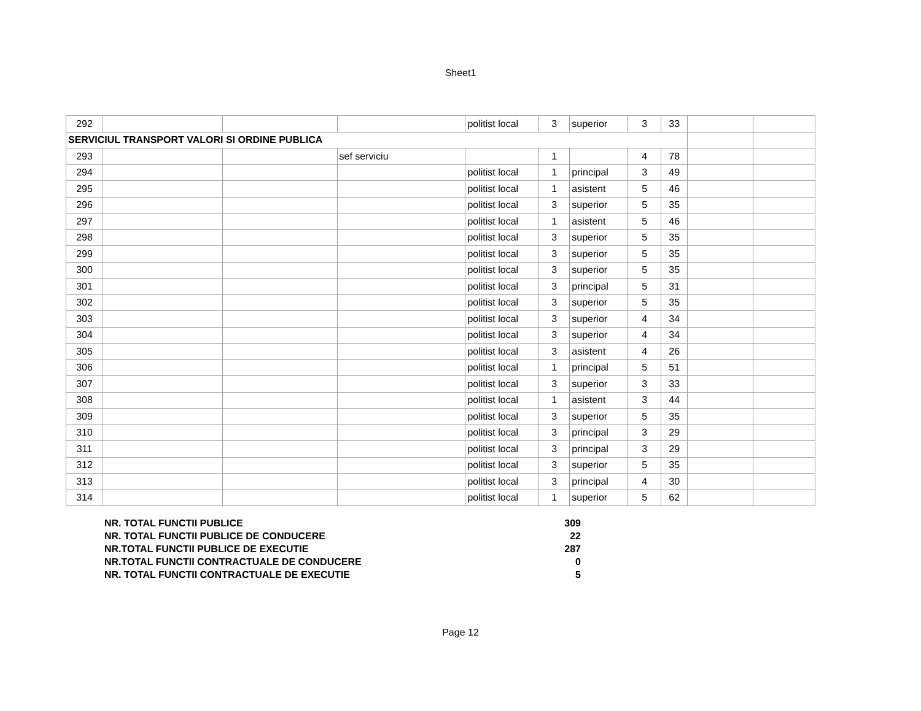Sheet1
| 292 | | | | politist local | 3 | superior | 3 | 33 | | |
| SERVICIUL TRANSPORT VALORI SI ORDINE PUBLICA | | | | | | | | | | |
| 293 | | | sef serviciu | | 1 | | 4 | 78 | | |
| 294 | | | | politist local | 1 | principal | 3 | 49 | | |
| 295 | | | | politist local | 1 | asistent | 5 | 46 | | |
| 296 | | | | politist local | 3 | superior | 5 | 35 | | |
| 297 | | | | politist local | 1 | asistent | 5 | 46 | | |
| 298 | | | | politist local | 3 | superior | 5 | 35 | | |
| 299 | | | | politist local | 3 | superior | 5 | 35 | | |
| 300 | | | | politist local | 3 | superior | 5 | 35 | | |
| 301 | | | | politist local | 3 | principal | 5 | 31 | | |
| 302 | | | | politist local | 3 | superior | 5 | 35 | | |
| 303 | | | | politist local | 3 | superior | 4 | 34 | | |
| 304 | | | | politist local | 3 | superior | 4 | 34 | | |
| 305 | | | | politist local | 3 | asistent | 4 | 26 | | |
| 306 | | | | politist local | 1 | principal | 5 | 51 | | |
| 307 | | | | politist local | 3 | superior | 3 | 33 | | |
| 308 | | | | politist local | 1 | asistent | 3 | 44 | | |
| 309 | | | | politist local | 3 | superior | 5 | 35 | | |
| 310 | | | | politist local | 3 | principal | 3 | 29 | | |
| 311 | | | | politist local | 3 | principal | 3 | 29 | | |
| 312 | | | | politist local | 3 | superior | 5 | 35 | | |
| 313 | | | | politist local | 3 | principal | 4 | 30 | | |
| 314 | | | | politist local | 1 | superior | 5 | 62 | | |
| NR. TOTAL FUNCTII PUBLICE | 309 |
| NR. TOTAL FUNCTII PUBLICE DE CONDUCERE | 22 |
| NR.TOTAL FUNCTII PUBLICE DE EXECUTIE | 287 |
| NR.TOTAL FUNCTII CONTRACTUALE DE CONDUCERE | 0 |
| NR. TOTAL FUNCTII CONTRACTUALE DE EXECUTIE | 5 |
Page 12